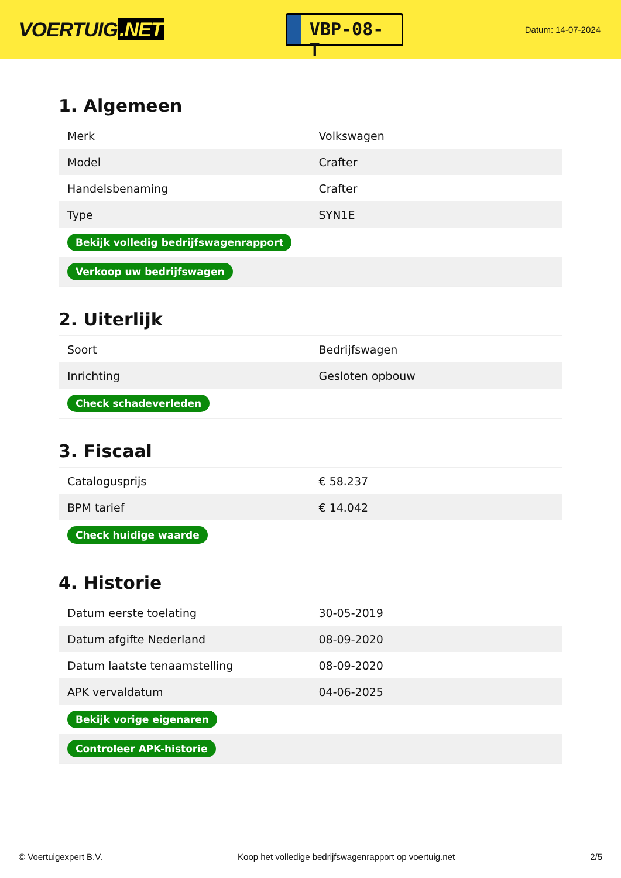VOERTUIG.NET
VBP-08-T
Datum: 14-07-2024
1. Algemeen
| Merk | Volkswagen |
| Model | Crafter |
| Handelsbenaming | Crafter |
| Type | SYN1E |
| Bekijk volledig bedrijfswagenrapport | |
| Verkoop uw bedrijfswagen | |
2. Uiterlijk
| Soort | Bedrijfswagen |
| Inrichting | Gesloten opbouw |
| Check schadeverleden | |
3. Fiscaal
| Catalogusprijs | € 58.237 |
| BPM tarief | € 14.042 |
| Check huidige waarde | |
4. Historie
| Datum eerste toelating | 30-05-2019 |
| Datum afgifte Nederland | 08-09-2020 |
| Datum laatste tenaamstelling | 08-09-2020 |
| APK vervaldatum | 04-06-2025 |
| Bekijk vorige eigenaren | |
| Controleer APK-historie | |
© Voertuigexpert B.V. Koop het volledige bedrijfswagenrapport op voertuig.net 2/5